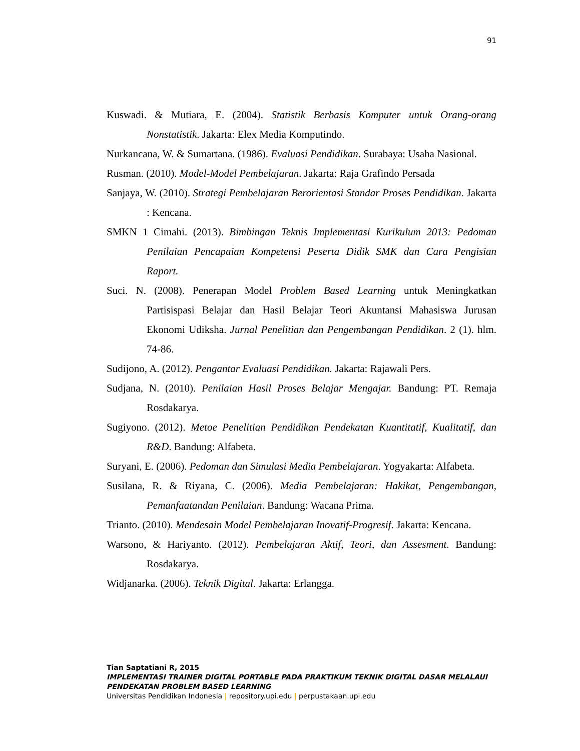91
Kuswadi. & Mutiara, E. (2004). Statistik Berbasis Komputer untuk Orang-orang Nonstatistik. Jakarta: Elex Media Komputindo.
Nurkancana, W. & Sumartana. (1986). Evaluasi Pendidikan. Surabaya: Usaha Nasional.
Rusman. (2010). Model-Model Pembelajaran. Jakarta: Raja Grafindo Persada
Sanjaya, W. (2010). Strategi Pembelajaran Berorientasi Standar Proses Pendidikan. Jakarta : Kencana.
SMKN 1 Cimahi. (2013). Bimbingan Teknis Implementasi Kurikulum 2013: Pedoman Penilaian Pencapaian Kompetensi Peserta Didik SMK dan Cara Pengisian Raport.
Suci. N. (2008). Penerapan Model Problem Based Learning untuk Meningkatkan Partisispasi Belajar dan Hasil Belajar Teori Akuntansi Mahasiswa Jurusan Ekonomi Udiksha. Jurnal Penelitian dan Pengembangan Pendidikan. 2 (1). hlm. 74-86.
Sudijono, A. (2012). Pengantar Evaluasi Pendidikan. Jakarta: Rajawali Pers.
Sudjana, N. (2010). Penilaian Hasil Proses Belajar Mengajar. Bandung: PT. Remaja Rosdakarya.
Sugiyono. (2012). Metoe Penelitian Pendidikan Pendekatan Kuantitatif, Kualitatif, dan R&D. Bandung: Alfabeta.
Suryani, E. (2006). Pedoman dan Simulasi Media Pembelajaran. Yogyakarta: Alfabeta.
Susilana, R. & Riyana, C. (2006). Media Pembelajaran: Hakikat, Pengembangan, Pemanfaatandan Penilaian. Bandung: Wacana Prima.
Trianto. (2010). Mendesain Model Pembelajaran Inovatif-Progresif. Jakarta: Kencana.
Warsono, & Hariyanto. (2012). Pembelajaran Aktif, Teori, dan Assesment. Bandung: Rosdakarya.
Widjanarka. (2006). Teknik Digital. Jakarta: Erlangga.
Tian Saptatiani R, 2015
IMPLEMENTASI TRAINER DIGITAL PORTABLE PADA PRAKTIKUM TEKNIK DIGITAL DASAR MELALAUI PENDEKATAN PROBLEM BASED LEARNING
Universitas Pendidikan Indonesia | repository.upi.edu | perpustakaan.upi.edu